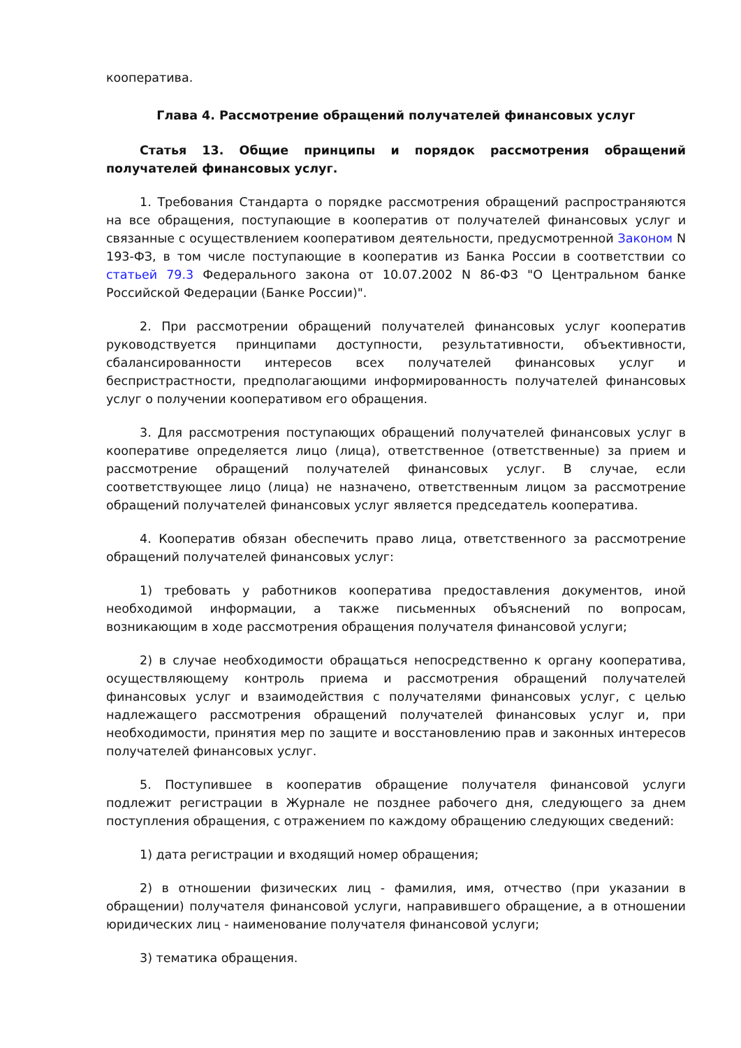кооператива.
Глава 4. Рассмотрение обращений получателей финансовых услуг
Статья 13. Общие принципы и порядок рассмотрения обращений получателей финансовых услуг.
1. Требования Стандарта о порядке рассмотрения обращений распространяются на все обращения, поступающие в кооператив от получателей финансовых услуг и связанные с осуществлением кооперативом деятельности, предусмотренной Законом N 193-ФЗ, в том числе поступающие в кооператив из Банка России в соответствии со статьей 79.3 Федерального закона от 10.07.2002 N 86-ФЗ "О Центральном банке Российской Федерации (Банке России)".
2. При рассмотрении обращений получателей финансовых услуг кооператив руководствуется принципами доступности, результативности, объективности, сбалансированности интересов всех получателей финансовых услуг и беспристрастности, предполагающими информированность получателей финансовых услуг о получении кооперативом его обращения.
3. Для рассмотрения поступающих обращений получателей финансовых услуг в кооперативе определяется лицо (лица), ответственное (ответственные) за прием и рассмотрение обращений получателей финансовых услуг. В случае, если соответствующее лицо (лица) не назначено, ответственным лицом за рассмотрение обращений получателей финансовых услуг является председатель кооператива.
4. Кооператив обязан обеспечить право лица, ответственного за рассмотрение обращений получателей финансовых услуг:
1) требовать у работников кооператива предоставления документов, иной необходимой информации, а также письменных объяснений по вопросам, возникающим в ходе рассмотрения обращения получателя финансовой услуги;
2) в случае необходимости обращаться непосредственно к органу кооператива, осуществляющему контроль приема и рассмотрения обращений получателей финансовых услуг и взаимодействия с получателями финансовых услуг, с целью надлежащего рассмотрения обращений получателей финансовых услуг и, при необходимости, принятия мер по защите и восстановлению прав и законных интересов получателей финансовых услуг.
5. Поступившее в кооператив обращение получателя финансовой услуги подлежит регистрации в Журнале не позднее рабочего дня, следующего за днем поступления обращения, с отражением по каждому обращению следующих сведений:
1) дата регистрации и входящий номер обращения;
2) в отношении физических лиц - фамилия, имя, отчество (при указании в обращении) получателя финансовой услуги, направившего обращение, а в отношении юридических лиц - наименование получателя финансовой услуги;
3) тематика обращения.